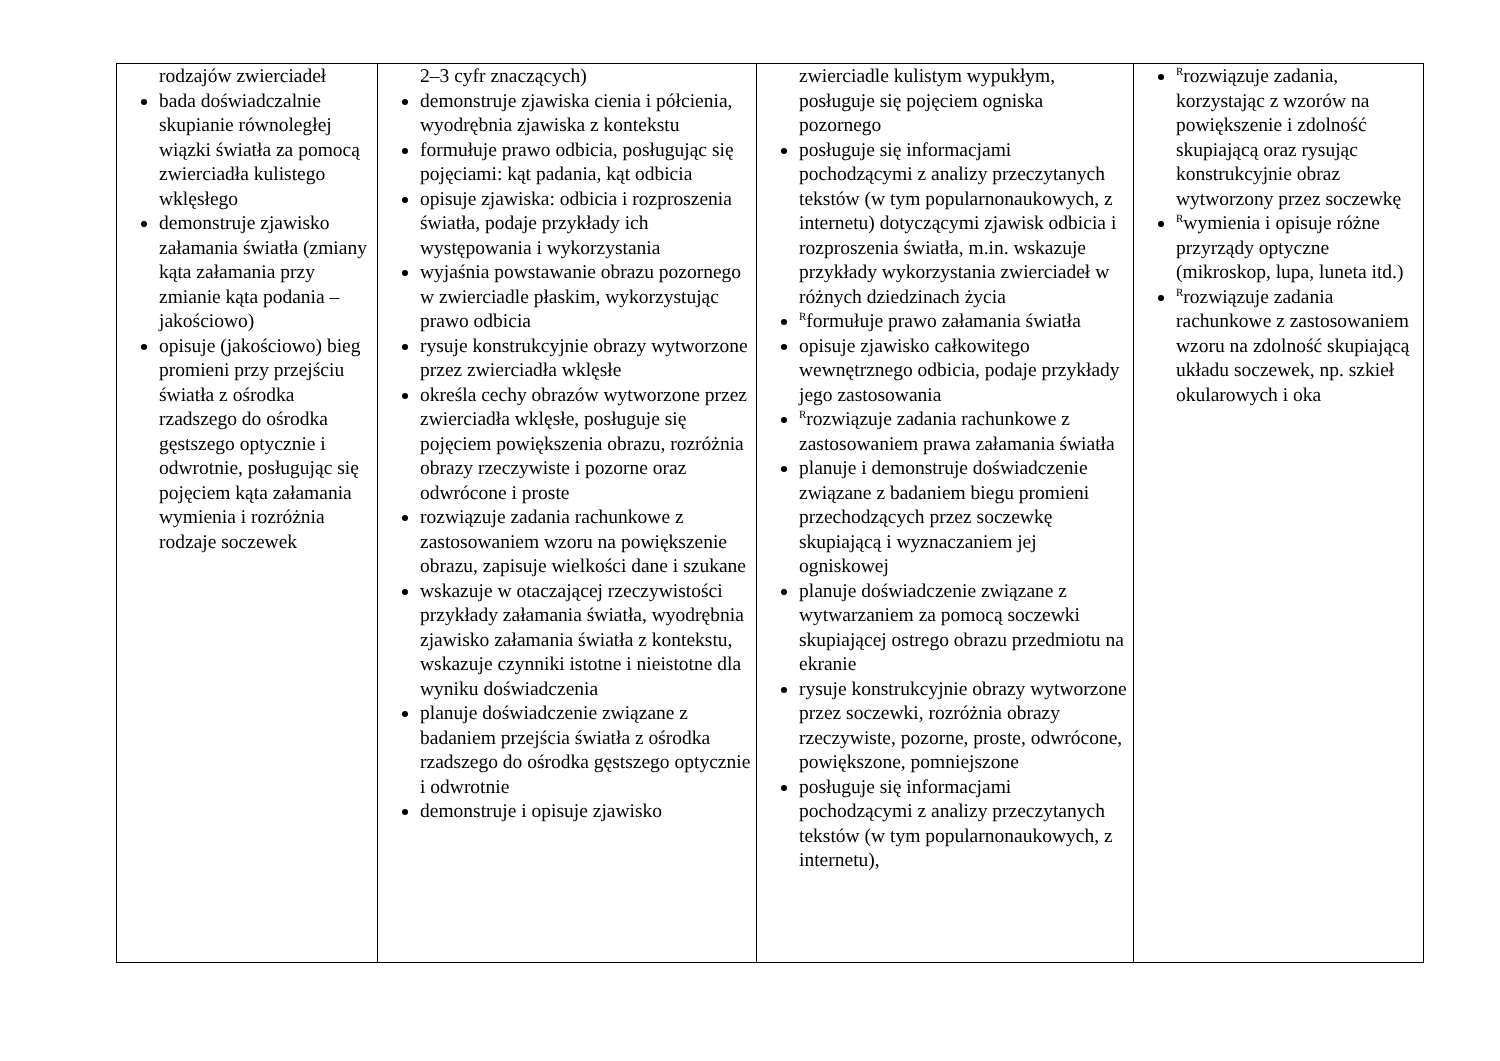| rodzajów zwierciadeł bada doświadczalnie skupianie równoległej wiązki światła za pomocą zwierciadła kulistego wklęsłego demonstruje zjawisko załamania światła (zmiany kąta załamania przy zmianie kąta podania – jakościowo) opisuje (jakościowo) bieg promieni przy przejściu światła z ośrodka rzadszego do ośrodka gęstszego optycznie i odwrotnie, posługując się pojęciem kąta załamania wymienia i rozróżnia rodzaje soczewek | 2–3 cyfr znaczących) demonstruje zjawiska cienia i półcienia, wyodrębnia zjawiska z kontekstu formułuje prawo odbicia, posługując się pojęciami: kąt padania, kąt odbicia opisuje zjawiska: odbicia i rozproszenia światła, podaje przykłady ich występowania i wykorzystania wyjaśnia powstawanie obrazu pozornego w zwierciadle płaskim, wykorzystując prawo odbicia rysuje konstrukcyjnie obrazy wytworzone przez zwierciadła wklęsłe określa cechy obrazów wytworzone przez zwierciadła wklęsłe, posługuje się pojęciem powiększenia obrazu, rozróżnia obrazy rzeczywiste i pozorne oraz odwrócone i proste rozwiązuje zadania rachunkowe z zastosowaniem wzoru na powiększenie obrazu, zapisuje wielkości dane i szukane wskazuje w otaczającej rzeczywistości przykłady załamania światła, wyodrębnia zjawisko załamania światła z kontekstu, wskazuje czynniki istotne i nieistotne dla wyniku doświadczenia planuje doświadczenie związane z badaniem przejścia światła z ośrodka rzadszego do ośrodka gęstszego optycznie i odwrotnie demonstruje i opisuje zjawisko | zwierciadle kulistym wypukłym, posługuje się pojęciem ogniska pozornego posługuje się informacjami pochodzącymi z analizy przeczytanych tekstów (w tym popularnonaukowych, z internetu) dotyczącymi zjawisk odbicia i rozproszenia światła, m.in. wskazuje przykłady wykorzystania zwierciadeł w różnych dziedzinach życia <sup>R</sup>formułuje prawo załamania światła opisuje zjawisko całkowitego wewnętrznego odbicia, podaje przykłady jego zastosowania <sup>R</sup>rozwiązuje zadania rachunkowe z zastosowaniem prawa załamania światła planuje i demonstruje doświadczenie związane z badaniem biegu promieni przechodzących przez soczewkę skupiającą i wyznaczaniem jej ogniskowej planuje doświadczenie związane z wytwarzaniem za pomocą soczewki skupiającej ostrego obrazu przedmiotu na ekranie rysuje konstrukcyjnie obrazy wytworzone przez soczewki, rozróżnia obrazy rzeczywiste, pozorne, proste, odwrócone, powiększone, pomniejszone posługuje się informacjami pochodzącymi z analizy przeczytanych tekstów (w tym popularnonaukowych, z internetu), | <sup>R</sup>rozwiązuje zadania, korzystając z wzorów na powiększenie i zdolność skupiającą oraz rysując konstrukcyjnie obraz wytworzony przez soczewkę <sup>R</sup>wymienia i opisuje różne przyrządy optyczne (mikroskop, lupa, luneta itd.) <sup>R</sup>rozwiązuje zadania rachunkowe z zastosowaniem wzoru na zdolność skupiającą układu soczewek, np. szkieł okularowych i oka |